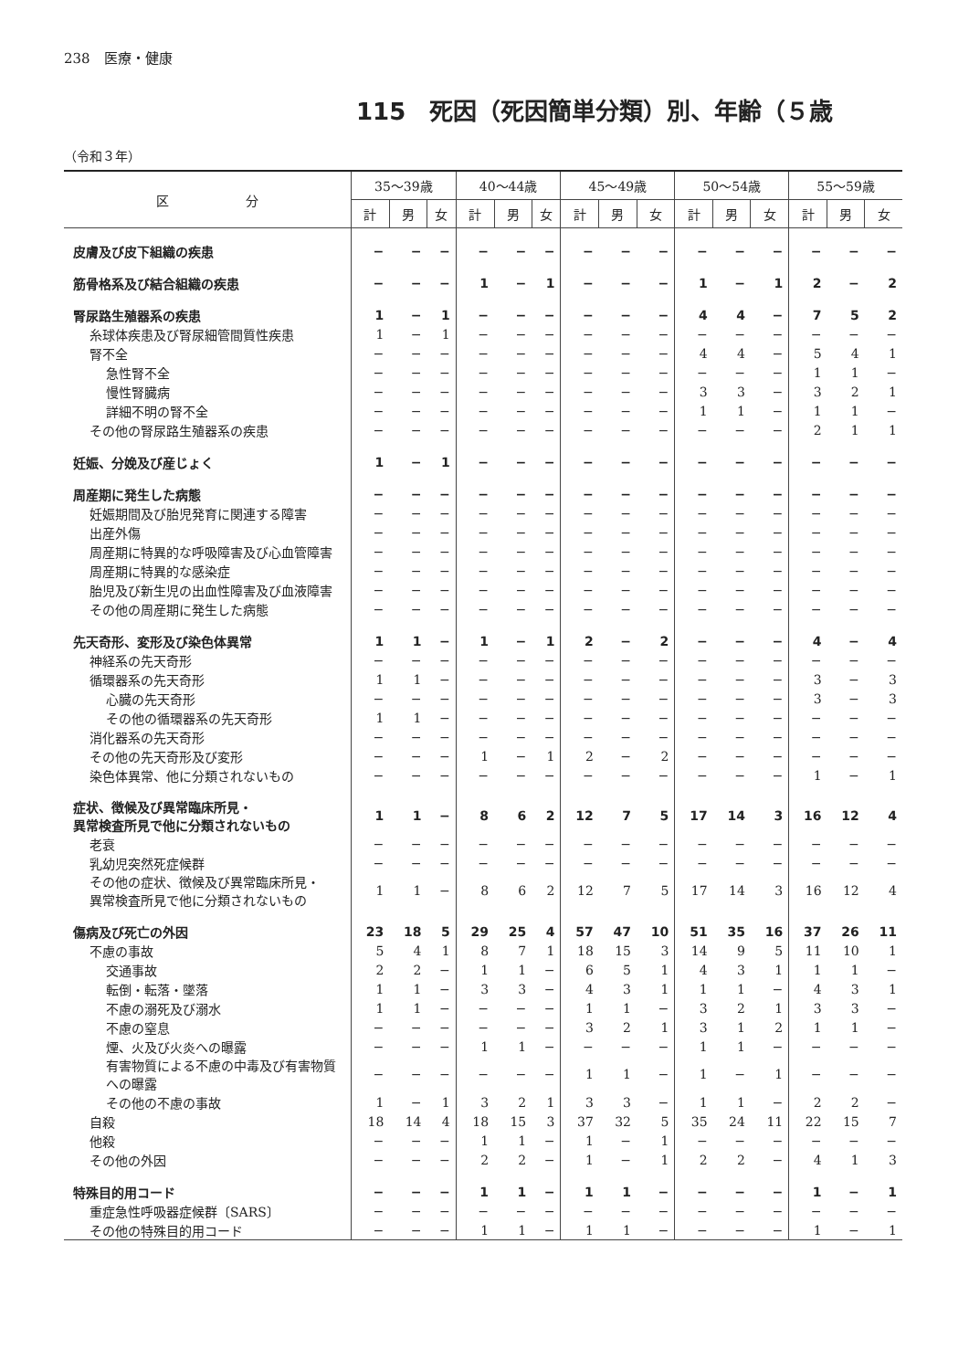238　医療・健康
115　死因（死因簡単分類）別、年齢（５歳
（令和３年）
| 区 分 | 35〜39歳 | | | 40〜44歳 | | | 45〜49歳 | | | 50〜54歳 | | | 55〜59歳 | | |
| --- | --- | --- | --- | --- | --- | --- | --- | --- | --- | --- | --- | --- | --- | --- | --- |
| | 計 | 男 | 女 | 計 | 男 | 女 | 計 | 男 | 女 | 計 | 男 | 女 | 計 | 男 | 女 |
| 皮膚及び皮下組織の疾患 | − | − | − | − | − | − | − | − | − | − | − | − | − | − | − |
| 筋骨格系及び結合組織の疾患 | − | − | − | 1 | − | 1 | − | − | − | 1 | − | 1 | 2 | − | 2 |
| 腎尿路生殖器系の疾患 | 1 | − | 1 | − | − | − | − | − | − | 4 | 4 | − | 7 | 5 | 2 |
| 糸球体疾患及び腎尿細管間質性疾患 | 1 | − | 1 | − | − | − | − | − | − | − | − | − | − | − | − |
| 腎不全 | − | − | − | − | − | − | − | − | − | 4 | 4 | − | 5 | 4 | 1 |
| 急性腎不全 | − | − | − | − | − | − | − | − | − | − | − | − | 1 | 1 | − |
| 慢性腎臓病 | − | − | − | − | − | − | − | − | − | 3 | 3 | − | 3 | 2 | 1 |
| 詳細不明の腎不全 | − | − | − | − | − | − | − | − | − | 1 | 1 | − | 1 | 1 | − |
| その他の腎尿路生殖器系の疾患 | − | − | − | − | − | − | − | − | − | − | − | − | 2 | 1 | 1 |
| 妊娠、分娩及び産じょく | 1 | − | 1 | − | − | − | − | − | − | − | − | − | − | − | − |
| 周産期に発生した病態 | − | − | − | − | − | − | − | − | − | − | − | − | − | − | − |
| 妊娠期間及び胎児発育に関連する障害 | − | − | − | − | − | − | − | − | − | − | − | − | − | − | − |
| 出産外傷 | − | − | − | − | − | − | − | − | − | − | − | − | − | − | − |
| 周産期に特異的な呼吸障害及び心血管障害 | − | − | − | − | − | − | − | − | − | − | − | − | − | − | − |
| 周産期に特異的な感染症 | − | − | − | − | − | − | − | − | − | − | − | − | − | − | − |
| 胎児及び新生児の出血性障害及び血液障害 | − | − | − | − | − | − | − | − | − | − | − | − | − | − | − |
| その他の周産期に発生した病態 | − | − | − | − | − | − | − | − | − | − | − | − | − | − | − |
| 先天奇形、変形及び染色体異常 | 1 | 1 | − | 1 | − | 1 | 2 | − | 2 | − | − | − | 4 | − | 4 |
| 神経系の先天奇形 | − | − | − | − | − | − | − | − | − | − | − | − | − | − | − |
| 循環器系の先天奇形 | 1 | 1 | − | − | − | − | − | − | − | − | − | − | 3 | − | 3 |
| 心臓の先天奇形 | − | − | − | − | − | − | − | − | − | − | − | − | 3 | − | 3 |
| その他の循環器系の先天奇形 | 1 | 1 | − | − | − | − | − | − | − | − | − | − | − | − | − |
| 消化器系の先天奇形 | − | − | − | − | − | − | − | − | − | − | − | − | − | − | − |
| その他の先天奇形及び変形 | − | − | − | 1 | − | 1 | 2 | − | 2 | − | − | − | − | − | − |
| 染色体異常、他に分類されないもの | − | − | − | − | − | − | − | − | − | − | − | − | 1 | − | 1 |
| 症状、徴候及び異常臨床所見・ 異常検査所見で他に分類されないもの | 1 | 1 | − | 8 | 6 | 2 | 12 | 7 | 5 | 17 | 14 | 3 | 16 | 12 | 4 |
| 老衰 | − | − | − | − | − | − | − | − | − | − | − | − | − | − | − |
| 乳幼児突然死症候群 | − | − | − | − | − | − | − | − | − | − | − | − | − | − | − |
| その他の症状、徴候及び異常臨床所見・ 異常検査所見で他に分類されないもの | 1 | 1 | − | 8 | 6 | 2 | 12 | 7 | 5 | 17 | 14 | 3 | 16 | 12 | 4 |
| 傷病及び死亡の外因 | 23 | 18 | 5 | 29 | 25 | 4 | 57 | 47 | 10 | 51 | 35 | 16 | 37 | 26 | 11 |
| 不慮の事故 | 5 | 4 | 1 | 8 | 7 | 1 | 18 | 15 | 3 | 14 | 9 | 5 | 11 | 10 | 1 |
| 交通事故 | 2 | 2 | − | 1 | 1 | − | 6 | 5 | 1 | 4 | 3 | 1 | 1 | 1 | − |
| 転倒・転落・墜落 | 1 | 1 | − | 3 | 3 | − | 4 | 3 | 1 | 1 | 1 | − | 4 | 3 | 1 |
| 不慮の溺死及び溺水 | 1 | 1 | − | − | − | − | 1 | 1 | − | 3 | 2 | 1 | 3 | 3 | − |
| 不慮の窒息 | − | − | − | − | − | − | 3 | 2 | 1 | 3 | 1 | 2 | 1 | 1 | − |
| 煙、火及び火炎への曝露 | − | − | − | 1 | 1 | − | − | − | − | 1 | 1 | − | − | − | − |
| 有害物質による不慮の中毒及び有害物質への曝露 | − | − | − | − | − | − | 1 | 1 | − | 1 | − | 1 | − | − | − |
| その他の不慮の事故 | 1 | − | 1 | 3 | 2 | 1 | 3 | 3 | − | 1 | 1 | − | 2 | 2 | − |
| 自殺 | 18 | 14 | 4 | 18 | 15 | 3 | 37 | 32 | 5 | 35 | 24 | 11 | 22 | 15 | 7 |
| 他殺 | − | − | − | 1 | 1 | − | 1 | − | 1 | − | − | − | − | − | − |
| その他の外因 | − | − | − | 2 | 2 | − | 1 | − | 1 | 2 | 2 | − | 4 | 1 | 3 |
| 特殊目的用コード | − | − | − | 1 | 1 | − | 1 | 1 | − | − | − | − | 1 | − | 1 |
| 重症急性呼吸器症候群〔SARS〕 | − | − | − | − | − | − | − | − | − | − | − | − | − | − | − |
| その他の特殊目的用コード | − | − | − | 1 | 1 | − | 1 | 1 | − | − | − | − | 1 | − | 1 |